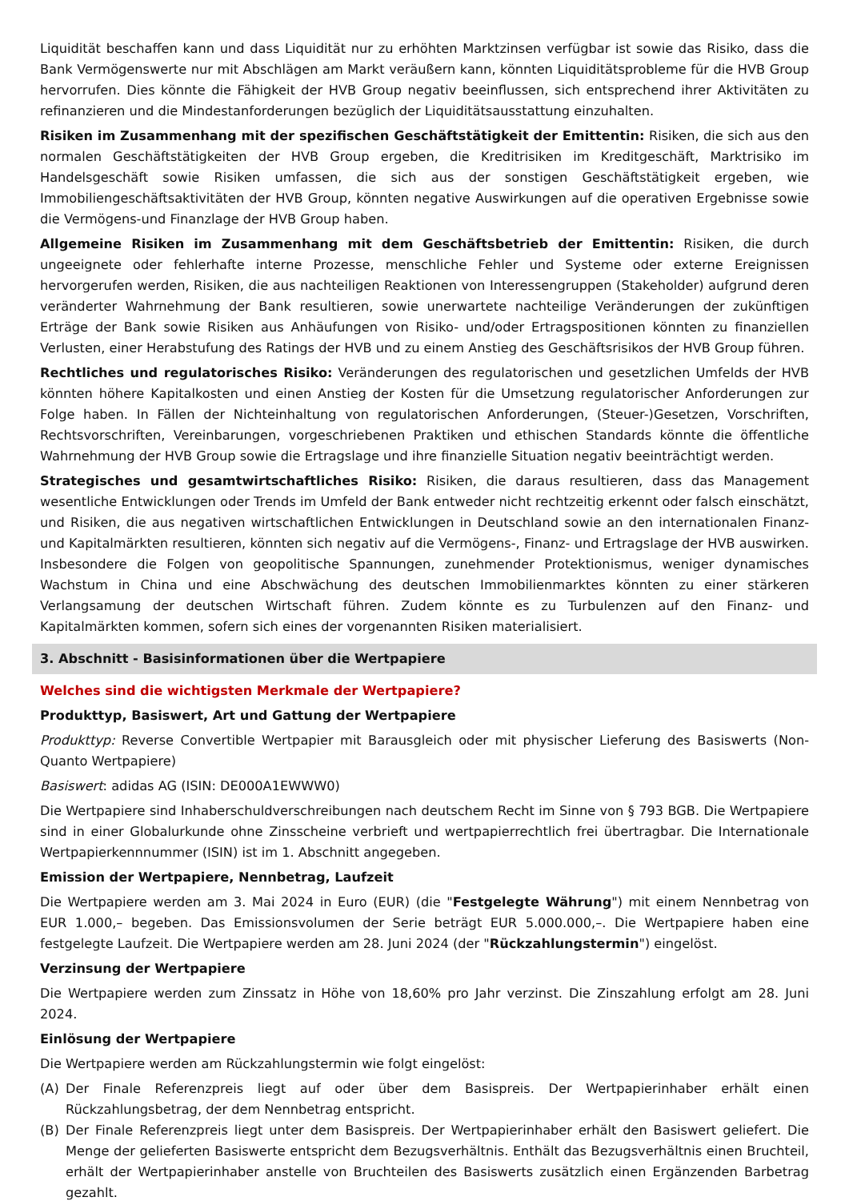Liquidität beschaffen kann und dass Liquidität nur zu erhöhten Marktzinsen verfügbar ist sowie das Risiko, dass die Bank Vermögenswerte nur mit Abschlägen am Markt veräußern kann, könnten Liquiditätsprobleme für die HVB Group hervorrufen. Dies könnte die Fähigkeit der HVB Group negativ beeinflussen, sich entsprechend ihrer Aktivitäten zu refinanzieren und die Mindestanforderungen bezüglich der Liquiditätsausstattung einzuhalten.
Risiken im Zusammenhang mit der spezifischen Geschäftstätigkeit der Emittentin: Risiken, die sich aus den normalen Geschäftstätigkeiten der HVB Group ergeben, die Kreditrisiken im Kreditgeschäft, Marktrisiko im Handelsgeschäft sowie Risiken umfassen, die sich aus der sonstigen Geschäftstätigkeit ergeben, wie Immobiliengeschäftsaktivitäten der HVB Group, könnten negative Auswirkungen auf die operativen Ergebnisse sowie die Vermögens-und Finanzlage der HVB Group haben.
Allgemeine Risiken im Zusammenhang mit dem Geschäftsbetrieb der Emittentin: Risiken, die durch ungeeignete oder fehlerhafte interne Prozesse, menschliche Fehler und Systeme oder externe Ereignissen hervorgerufen werden, Risiken, die aus nachteiligen Reaktionen von Interessengruppen (Stakeholder) aufgrund deren veränderter Wahrnehmung der Bank resultieren, sowie unerwartete nachteilige Veränderungen der zukünftigen Erträge der Bank sowie Risiken aus Anhäufungen von Risiko- und/oder Ertragspositionen könnten zu finanziellen Verlusten, einer Herabstufung des Ratings der HVB und zu einem Anstieg des Geschäftsrisikos der HVB Group führen.
Rechtliches und regulatorisches Risiko: Veränderungen des regulatorischen und gesetzlichen Umfelds der HVB könnten höhere Kapitalkosten und einen Anstieg der Kosten für die Umsetzung regulatorischer Anforderungen zur Folge haben. In Fällen der Nichteinhaltung von regulatorischen Anforderungen, (Steuer-)Gesetzen, Vorschriften, Rechtsvorschriften, Vereinbarungen, vorgeschriebenen Praktiken und ethischen Standards könnte die öffentliche Wahrnehmung der HVB Group sowie die Ertragslage und ihre finanzielle Situation negativ beeinträchtigt werden.
Strategisches und gesamtwirtschaftliches Risiko: Risiken, die daraus resultieren, dass das Management wesentliche Entwicklungen oder Trends im Umfeld der Bank entweder nicht rechtzeitig erkennt oder falsch einschätzt, und Risiken, die aus negativen wirtschaftlichen Entwicklungen in Deutschland sowie an den internationalen Finanz- und Kapitalmärkten resultieren, könnten sich negativ auf die Vermögens-, Finanz- und Ertragslage der HVB auswirken. Insbesondere die Folgen von geopolitische Spannungen, zunehmender Protektionismus, weniger dynamisches Wachstum in China und eine Abschwächung des deutschen Immobilienmarktes könnten zu einer stärkeren Verlangsamung der deutschen Wirtschaft führen. Zudem könnte es zu Turbulenzen auf den Finanz- und Kapitalmärkten kommen, sofern sich eines der vorgenannten Risiken materialisiert.
3. Abschnitt - Basisinformationen über die Wertpapiere
Welches sind die wichtigsten Merkmale der Wertpapiere?
Produkttyp, Basiswert, Art und Gattung der Wertpapiere
Produkttyp: Reverse Convertible Wertpapier mit Barausgleich oder mit physischer Lieferung des Basiswerts (Non-Quanto Wertpapiere)
Basiswert: adidas AG (ISIN: DE000A1EWWW0)
Die Wertpapiere sind Inhaberschuldverschreibungen nach deutschem Recht im Sinne von § 793 BGB. Die Wertpapiere sind in einer Globalurkunde ohne Zinsscheine verbrieft und wertpapierrechtlich frei übertragbar. Die Internationale Wertpapierkennnummer (ISIN) ist im 1. Abschnitt angegeben.
Emission der Wertpapiere, Nennbetrag, Laufzeit
Die Wertpapiere werden am 3. Mai 2024 in Euro (EUR) (die "Festgelegte Währung") mit einem Nennbetrag von EUR 1.000,– begeben. Das Emissionsvolumen der Serie beträgt EUR 5.000.000,–. Die Wertpapiere haben eine festgelegte Laufzeit. Die Wertpapiere werden am 28. Juni 2024 (der "Rückzahlungstermin") eingelöst.
Verzinsung der Wertpapiere
Die Wertpapiere werden zum Zinssatz in Höhe von 18,60% pro Jahr verzinst. Die Zinszahlung erfolgt am 28. Juni 2024.
Einlösung der Wertpapiere
Die Wertpapiere werden am Rückzahlungstermin wie folgt eingelöst:
(A) Der Finale Referenzpreis liegt auf oder über dem Basispreis. Der Wertpapierinhaber erhält einen Rückzahlungsbetrag, der dem Nennbetrag entspricht.
(B) Der Finale Referenzpreis liegt unter dem Basispreis. Der Wertpapierinhaber erhält den Basiswert geliefert. Die Menge der gelieferten Basiswerte entspricht dem Bezugsverhältnis. Enthält das Bezugsverhältnis einen Bruchteil, erhält der Wertpapierinhaber anstelle von Bruchteilen des Basiswerts zusätzlich einen Ergänzenden Barbetrag gezahlt.